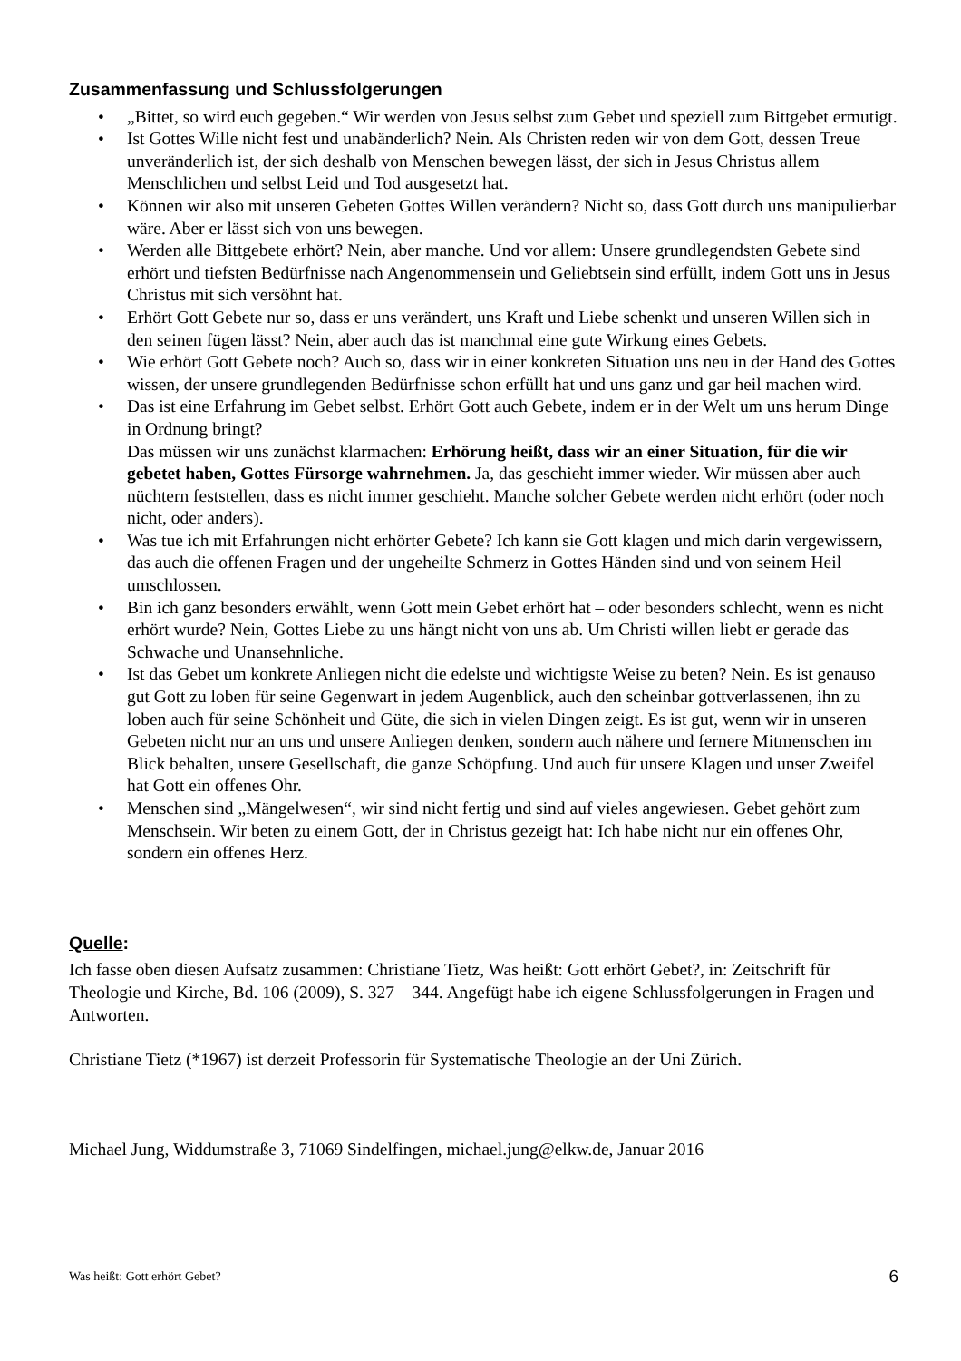Zusammenfassung und Schlussfolgerungen
• „Bittet, so wird euch gegeben.“ Wir werden von Jesus selbst zum Gebet und speziell zum Bittgebet ermutigt.
• Ist Gottes Wille nicht fest und unabänderlich? Nein. Als Christen reden wir von dem Gott, dessen Treue unveränderlich ist, der sich deshalb von Menschen bewegen lässt, der sich in Jesus Christus allem Menschlichen und selbst Leid und Tod ausgesetzt hat.
• Können wir also mit unseren Gebeten Gottes Willen verändern? Nicht so, dass Gott durch uns manipulierbar wäre. Aber er lässt sich von uns bewegen.
• Werden alle Bittgebete erhört? Nein, aber manche. Und vor allem: Unsere grundlegendsten Gebete sind erhört und tiefsten Bedürfnisse nach Angenommensein und Geliebtsein sind erfüllt, indem Gott uns in Jesus Christus mit sich versöhnt hat.
• Erhört Gott Gebete nur so, dass er uns verändert, uns Kraft und Liebe schenkt und unseren Willen sich in den seinen fügen lässt? Nein, aber auch das ist manchmal eine gute Wirkung eines Gebets.
• Wie erhört Gott Gebete noch? Auch so, dass wir in einer konkreten Situation uns neu in der Hand des Gottes wissen, der unsere grundlegenden Bedürfnisse schon erfüllt hat und uns ganz und gar heil machen wird.
• Das ist eine Erfahrung im Gebet selbst. Erhört Gott auch Gebete, indem er in der Welt um uns herum Dinge in Ordnung bringt?
Das müssen wir uns zunächst klarmachen: Erhörung heißt, dass wir an einer Situation, für die wir gebetet haben, Gottes Fürsorge wahrnehmen. Ja, das geschieht immer wieder. Wir müssen aber auch nüchtern feststellen, dass es nicht immer geschieht. Manche solcher Gebete werden nicht erhört (oder noch nicht, oder anders).
• Was tue ich mit Erfahrungen nicht erhörter Gebete? Ich kann sie Gott klagen und mich darin vergewissern, das auch die offenen Fragen und der ungeheilte Schmerz in Gottes Händen sind und von seinem Heil umschlossen.
• Bin ich ganz besonders erwählt, wenn Gott mein Gebet erhört hat – oder besonders schlecht, wenn es nicht erhört wurde? Nein, Gottes Liebe zu uns hängt nicht von uns ab. Um Christi willen liebt er gerade das Schwache und Unansehnliche.
• Ist das Gebet um konkrete Anliegen nicht die edelste und wichtigste Weise zu beten? Nein. Es ist genauso gut Gott zu loben für seine Gegenwart in jedem Augenblick, auch den scheinbar gottverlassenen, ihn zu loben auch für seine Schönheit und Güte, die sich in vielen Dingen zeigt. Es ist gut, wenn wir in unseren Gebeten nicht nur an uns und unsere Anliegen denken, sondern auch nähere und fernere Mitmenschen im Blick behalten, unsere Gesellschaft, die ganze Schöpfung. Und auch für unsere Klagen und unser Zweifel hat Gott ein offenes Ohr.
• Menschen sind „Mängelwesen“, wir sind nicht fertig und sind auf vieles angewiesen. Gebet gehört zum Menschsein. Wir beten zu einem Gott, der in Christus gezeigt hat: Ich habe nicht nur ein offenes Ohr, sondern ein offenes Herz.
Quelle:
Ich fasse oben diesen Aufsatz zusammen: Christiane Tietz, Was heißt: Gott erhört Gebet?, in: Zeitschrift für Theologie und Kirche, Bd. 106 (2009), S. 327 – 344. Angefügt habe ich eigene Schlussfolgerungen in Fragen und Antworten.
Christiane Tietz (*1967) ist derzeit Professorin für Systematische Theologie an der Uni Zürich.
Michael Jung, Widdumstraße 3, 71069 Sindelfingen, michael.jung@elkw.de, Januar 2016
Was heißt: Gott erhört Gebet? 6